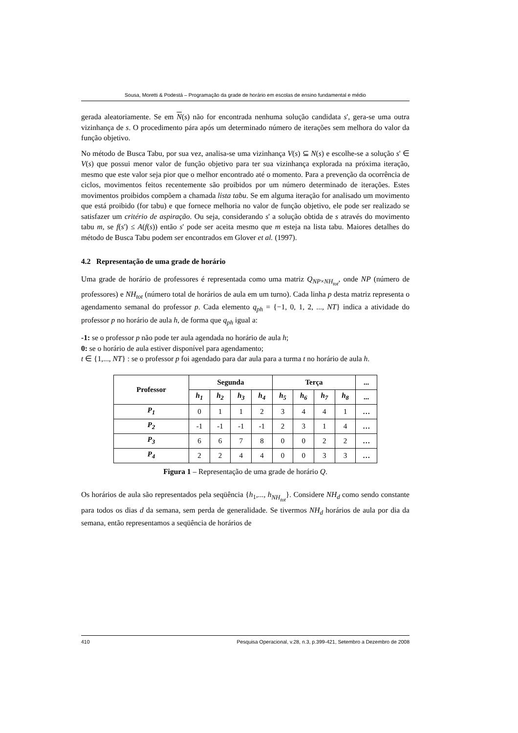Sousa, Moretti & Podestá – Programação da grade de horário em escolas de ensino fundamental e médio
gerada aleatoriamente. Se em N(s) não for encontrada nenhuma solução candidata s', gera-se uma outra vizinhança de s. O procedimento pára após um determinado número de iterações sem melhora do valor da função objetivo.
No método de Busca Tabu, por sua vez, analisa-se uma vizinhança V(s) ⊆ N(s) e escolhe-se a solução s' ∈ V(s) que possui menor valor de função objetivo para ter sua vizinhança explorada na próxima iteração, mesmo que este valor seja pior que o melhor encontrado até o momento. Para a prevenção da ocorrência de ciclos, movimentos feitos recentemente são proibidos por um número determinado de iterações. Estes movimentos proibidos compõem a chamada lista tabu. Se em alguma iteração for analisado um movimento que está proibido (for tabu) e que fornece melhoria no valor de função objetivo, ele pode ser realizado se satisfazer um critério de aspiração. Ou seja, considerando s' a solução obtida de s através do movimento tabu m, se f(s') ≤ A(f(s)) então s' pode ser aceita mesmo que m esteja na lista tabu. Maiores detalhes do método de Busca Tabu podem ser encontrados em Glover et al. (1997).
4.2 Representação de uma grade de horário
Uma grade de horário de professores é representada como uma matriz Q<sub>NP×NH<sub>tot</sub></sub>, onde NP (número de professores) e NH<sub>tot</sub> (número total de horários de aula em um turno). Cada linha p desta matriz representa o agendamento semanal do professor p. Cada elemento q<sub>ph</sub> = {−1, 0, 1, 2, ..., NT} indica a atividade do professor p no horário de aula h, de forma que q<sub>ph</sub> igual a:
-1: se o professor p não pode ter aula agendada no horário de aula h;
0: se o horário de aula estiver disponível para agendamento;
t ∈ {1,..., NT} : se o professor p foi agendado para dar aula para a turma t no horário de aula h.
| Professor | Segunda | | | | Terça | | | | ... |
| --- | --- | --- | --- | --- | --- | --- | --- | --- | --- |
| | h<sub>1</sub> | h<sub>2</sub> | h<sub>3</sub> | h<sub>4</sub> | h<sub>5</sub> | h<sub>6</sub> | h<sub>7</sub> | h<sub>8</sub> | ... |
| P<sub>1</sub> | 0 | 1 | 1 | 2 | 3 | 4 | 4 | 1 | … |
| P<sub>2</sub> | -1 | -1 | -1 | -1 | 2 | 3 | 1 | 4 | … |
| P<sub>3</sub> | 6 | 6 | 7 | 8 | 0 | 0 | 2 | 2 | … |
| P<sub>4</sub> | 2 | 2 | 4 | 4 | 0 | 0 | 3 | 3 | … |
Figura 1 – Representação de uma grade de horário Q.
Os horários de aula são representados pela seqüência {h<sub>1</sub>,..., h<sub>NH<sub>tot</sub></sub>}. Considere NH<sub>d</sub> como sendo constante para todos os dias d da semana, sem perda de generalidade. Se tivermos NH<sub>d</sub> horários de aula por dia da semana, então representamos a seqüência de horários de
410 Pesquisa Operacional, v.28, n.3, p.399-421, Setembro a Dezembro de 2008